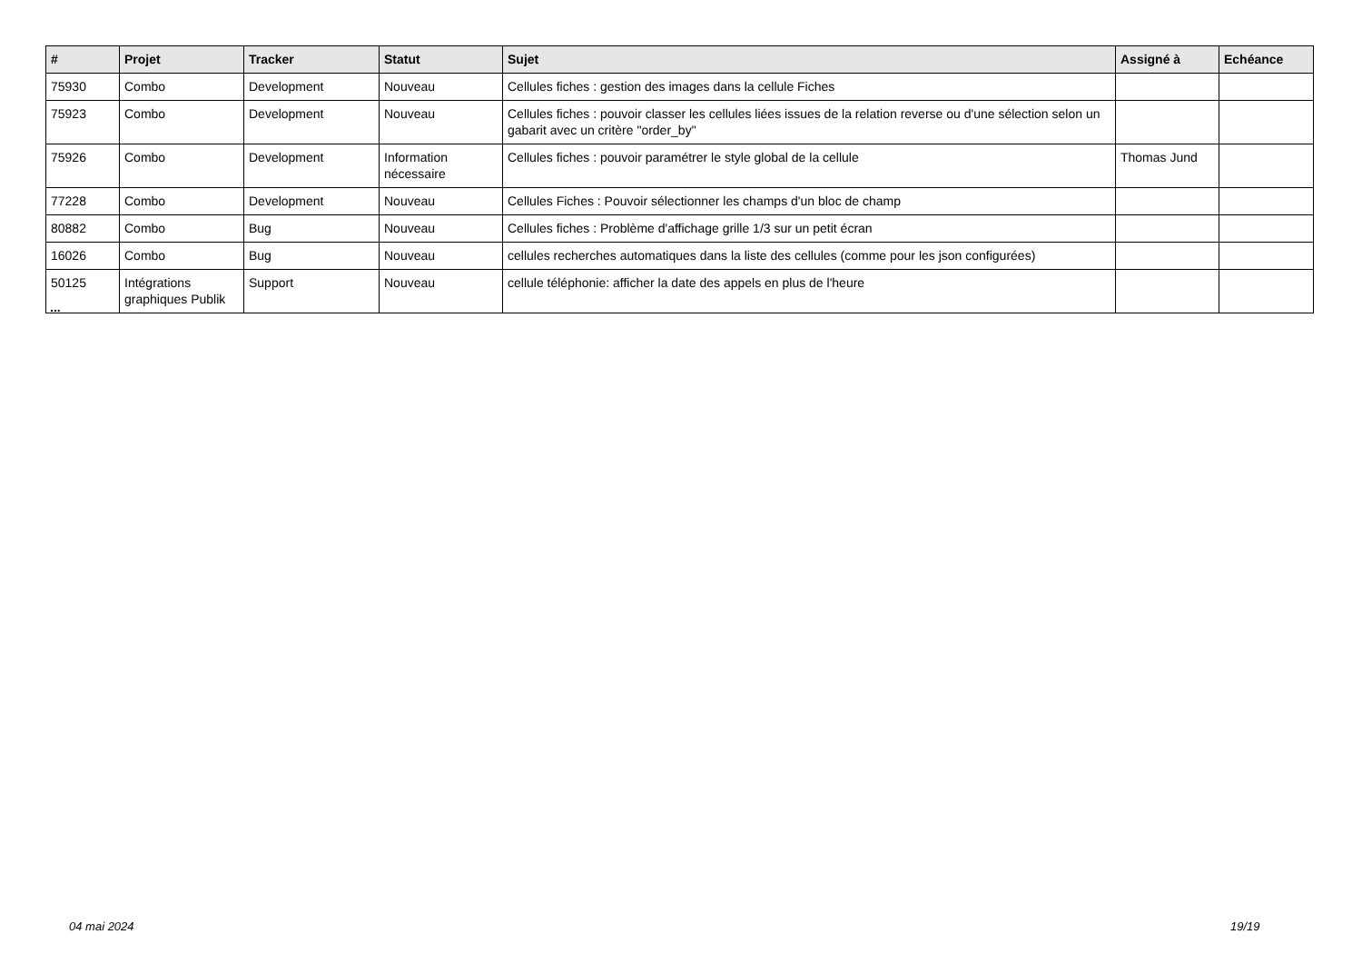| # | Projet | Tracker | Statut | Sujet | Assigné à | Echéance |
| --- | --- | --- | --- | --- | --- | --- |
| 75930 | Combo | Development | Nouveau | Cellules fiches : gestion des images dans la cellule Fiches | | |
| 75923 | Combo | Development | Nouveau | Cellules fiches : pouvoir classer les cellules liées issues de la relation reverse ou d'une sélection selon un gabarit avec un critère "order_by" | | |
| 75926 | Combo | Development | Information nécessaire | Cellules fiches : pouvoir paramétrer le style global de la cellule | Thomas Jund | |
| 77228 | Combo | Development | Nouveau | Cellules Fiches : Pouvoir sélectionner les champs d'un bloc de champ | | |
| 80882 | Combo | Bug | Nouveau | Cellules fiches : Problème d'affichage grille 1/3 sur un petit écran | | |
| 16026 | Combo | Bug | Nouveau | cellules recherches automatiques dans la liste des cellules (comme pour les json configurées) | | |
| 50125 | Intégrations graphiques Publik | Support | Nouveau | cellule téléphonie: afficher la date des appels en plus de l'heure | | |
...
04 mai 2024 19/19